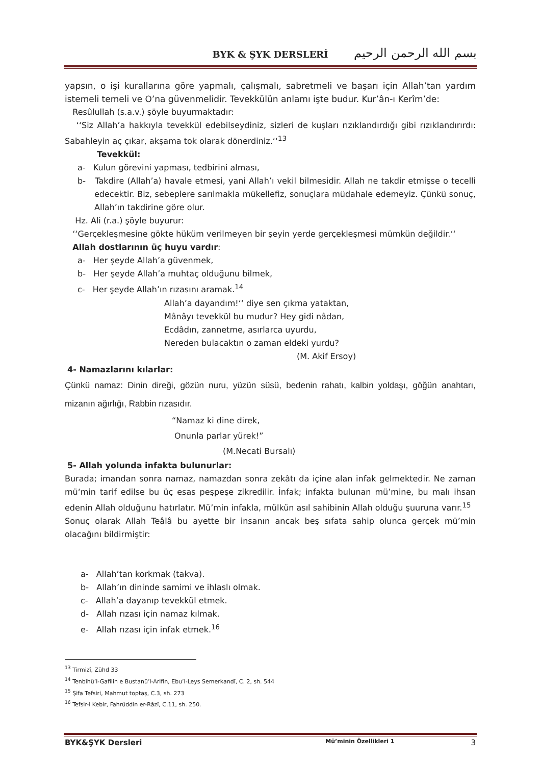BYK & ŞYK DERSLERİ
بسم الله الرحمن الرحيم
yapsın, o işi kurallarına göre yapmalı, çalışmalı, sabretmeli ve başarı için Allah’tan yardım istemeli temeli ve O’na güvenmelidir. Tevekkülün anlamı işte budur. Kur’ân-ı Kerîm’de:
Resûlullah (s.a.v.) şöyle buyurmaktadır:
‘‘Siz Allah’a hakkıyla tevekkül edebilseydiniz, sizleri de kuşları rızıklandırdığı gibi rızıklandırırdı: Sabahleyin aç çıkar, akşama tok olarak dönerdiniz.‘‘<sup>13</sup>
Tevekkül:
a- Kulun görevini yapması, tedbirini alması,
b- Takdire (Allah’a) havale etmesi, yani Allah’ı vekil bilmesidir. Allah ne takdir etmişse o tecelli edecektir. Biz, sebeplere sarılmakla mükellefiz, sonuçlara müdahale edemeyiz. Çünkü sonuç, Allah’ın takdirine göre olur.
Hz. Ali (r.a.) şöyle buyurur:
‘‘Gerçekleşmesine gökte hüküm verilmeyen bir şeyin yerde gerçekleşmesi mümkün değildir.‘‘
Allah dostlarının üç huyu vardır:
a- Her şeyde Allah’a güvenmek,
b- Her şeyde Allah’a muhtaç olduğunu bilmek,
c- Her şeyde Allah’ın rızasını aramak.<sup>14</sup>
Allah’a dayandım!‘‘ diye sen çıkma yataktan,
Mânâyı tevekkül bu mudur? Hey gidi nâdan,
Ecdâdın, zannetme, asırlarca uyurdu,
Nereden bulacaktın o zaman eldeki yurdu?
(M. Akif Ersoy)
4- Namazlarını kılarlar:
Çünkü namaz: Dinin direği, gözün nuru, yüzün süsü, bedenin rahatı, kalbin yoldaşı, göğün anahtarı, mizanın ağırlığı, Rabbin rızasıdır.
“Namaz ki dine direk,
Onunla parlar yürek!”
(M.Necati Bursalı)
5- Allah yolunda infakta bulunurlar:
Burada; imandan sonra namaz, namazdan sonra zekâtı da içine alan infak gelmektedir. Ne zaman mü‘min tarif edilse bu üç esas peşpeşe zikredilir. İnfak; infakta bulunan mü’mine, bu malı ihsan edenin Allah olduğunu hatırlatır. Mü’min infakla, mülkün asıl sahibinin Allah olduğu şuuruna varır.<sup>15</sup>
Sonuç olarak Allah Teâlâ bu ayette bir insanın ancak beş sıfata sahip olunca gerçek mü’min olacağını bildirmiştir:
a- Allah’tan korkmak (takva).
b- Allah’ın dininde samimi ve ihlaslı olmak.
c- Allah’a dayanıp tevekkül etmek.
d- Allah rızası için namaz kılmak.
e- Allah rızası için infak etmek.<sup>16</sup>
<sup>13</sup> Tirmizî, Zühd 33
<sup>14</sup> Tenbihü’l-Gafilin e Bustanü’l-Arifin, Ebu’l-Leys Semerkandî, C. 2, sh. 544
<sup>15</sup> Şifa Tefsiri, Mahmut toptaş, C.3, sh. 273
<sup>16</sup> Tefsir-i Kebir, Fahrüddin er-Râzî, C.11, sh. 250.
BYK&ŞYK Dersleri Mü’minin Özellikleri 1 3